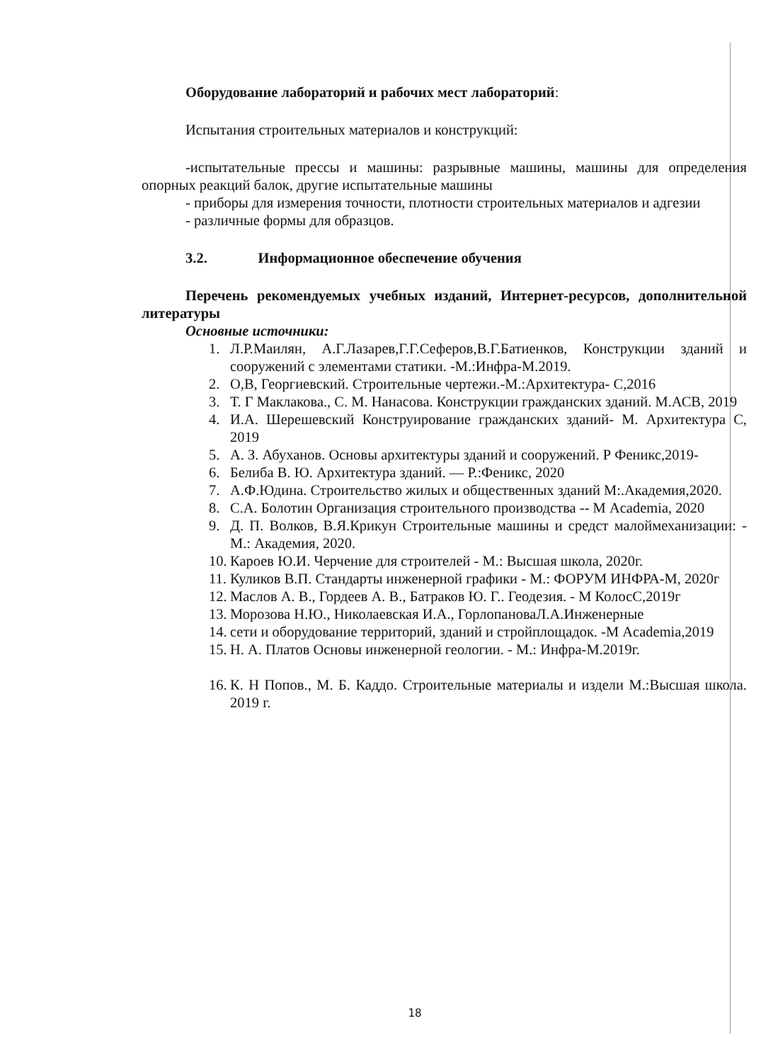Оборудование лабораторий и рабочих мест лабораторий:
Испытания строительных материалов и конструкций:
-испытательные прессы и машины: разрывные машины, машины для определения опорных реакций балок, другие испытательные машины
- приборы для измерения точности, плотности строительных материалов и адгезии
- различные формы для образцов.
3.2. Информационное обеспечение обучения
Перечень рекомендуемых учебных изданий, Интернет-ресурсов, дополнительной литературы
Основные источники:
1. Л.Р.Маилян, А.Г.Лазарев,Г.Г.Сеферов,В.Г.Батиенков, Конструкции зданий и сооружений с элементами статики. -М.:Инфра-М.2019.
2. О,В, Георгиевский. Строительные чертежи.-М.:Архитектура- С,2016
3. Т. Г Маклакова., С. М. Нанасова. Конструкции гражданских зданий. М.АСВ, 2019
4. И.А. Шерешевский Конструирование гражданских зданий- М. Архитектура С, 2019
5. А. З. Абуханов. Основы архитектуры зданий и сооружений. Р Феникс,2019-
6. Белиба В. Ю. Архитектура зданий. — Р.:Феникс, 2020
7. А.Ф.Юдина. Строительство жилых и общественных зданий М:.Академия,2020.
8. С.А. Болотин Организация строительного производства -- М Academia, 2020
9. Д. П. Волков, В.Я.Крикун Строительные машины и средст малоймеханизации: - М.: Академия, 2020.
10. Кароев Ю.И. Черчение для строителей - М.: Высшая школа, 2020г.
11. Куликов В.П. Стандарты инженерной графики - М.: ФОРУМ ИНФРА-М, 2020г
12. Маслов А. В., Гордеев А. В., Батраков Ю. Г.. Геодезия. - М КолосС,2019г
13. Морозова Н.Ю., Николаевская И.А., ГорлопановаЛ.А.Инженерные
14. сети и оборудование территорий, зданий и стройплощадок. -М Academia,2019
15. Н. А. Платов Основы инженерной геологии. - М.: Инфра-М.2019г.
16. К. Н Попов., М. Б. Каддо. Строительные материалы и издели М.:Высшая школа. 2019 г.
18